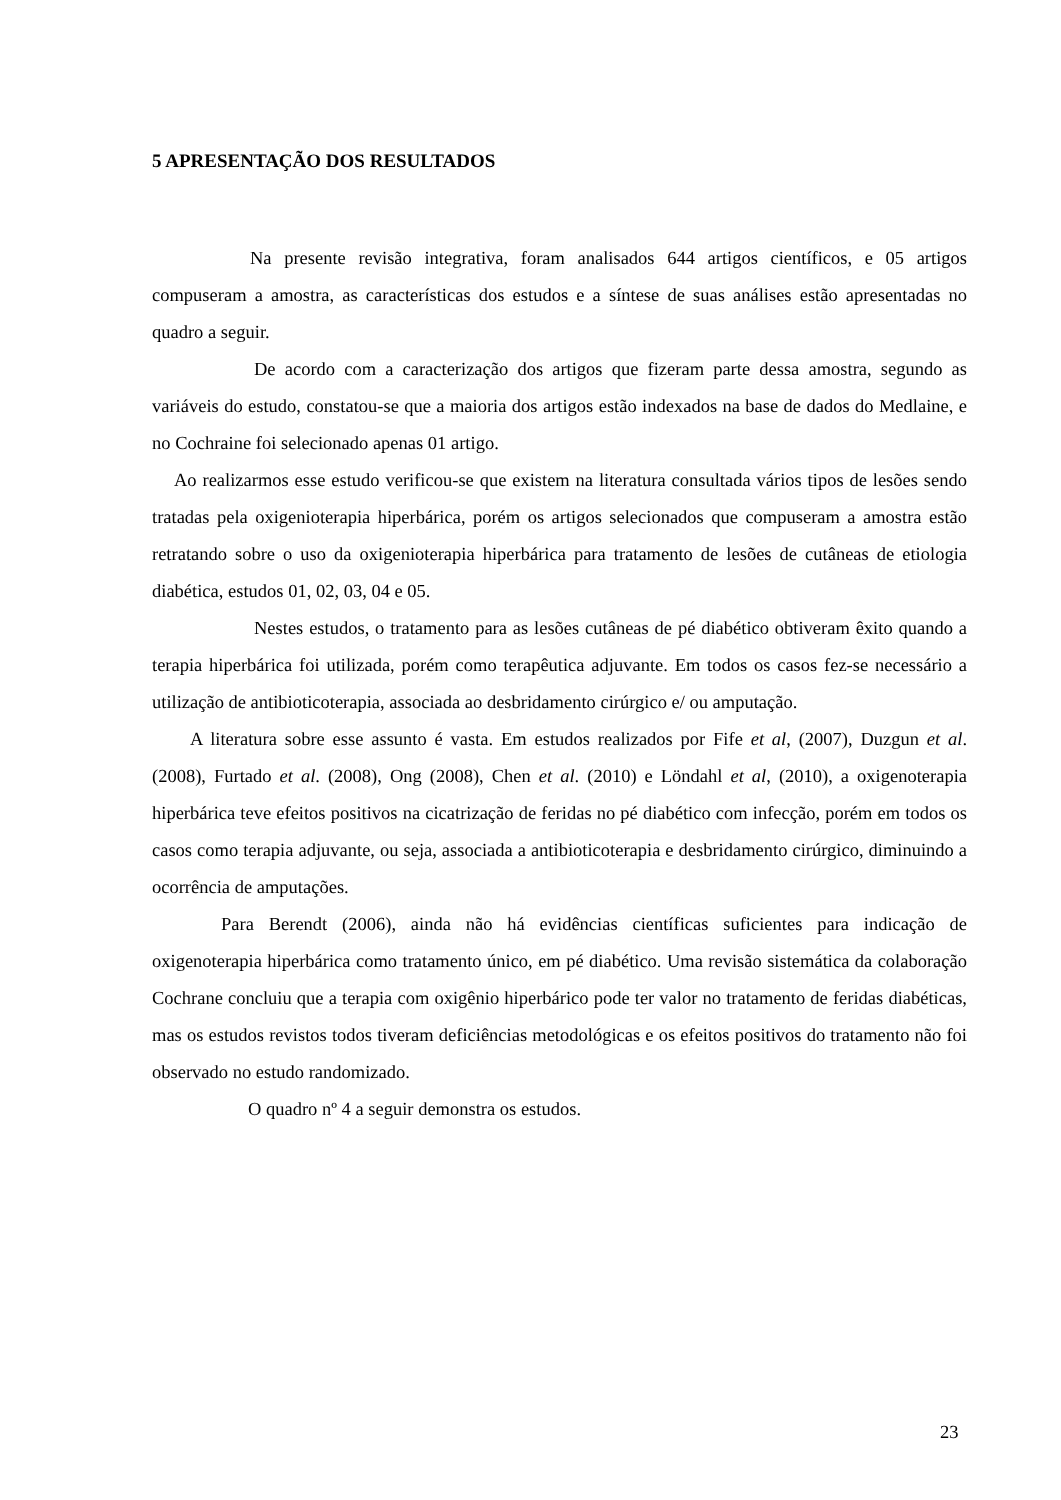5 APRESENTAÇÃO DOS RESULTADOS
Na presente revisão integrativa, foram analisados 644 artigos científicos, e 05 artigos compuseram a amostra, as características dos estudos e a síntese de suas análises estão apresentadas no quadro a seguir.
De acordo com a caracterização dos artigos que fizeram parte dessa amostra, segundo as variáveis do estudo, constatou-se que a maioria dos artigos estão indexados na base de dados do Medlaine, e no Cochraine foi selecionado apenas 01 artigo.
Ao realizarmos esse estudo verificou-se que existem na literatura consultada vários tipos de lesões sendo tratadas pela oxigenioterapia hiperbárica, porém os artigos selecionados que compuseram a amostra estão retratando sobre o uso da oxigenioterapia hiperbárica para tratamento de lesões de cutâneas de etiologia diabética, estudos 01, 02, 03, 04 e 05.
Nestes estudos, o tratamento para as lesões cutâneas de pé diabético obtiveram êxito quando a terapia hiperbárica foi utilizada, porém como terapêutica adjuvante. Em todos os casos fez-se necessário a utilização de antibioticoterapia, associada ao desbridamento cirúrgico e/ ou amputação.
A literatura sobre esse assunto é vasta. Em estudos realizados por Fife et al, (2007), Duzgun et al. (2008), Furtado et al. (2008), Ong (2008), Chen et al. (2010) e Löndahl et al, (2010), a oxigenoterapia hiperbárica teve efeitos positivos na cicatrização de feridas no pé diabético com infecção, porém em todos os casos como terapia adjuvante, ou seja, associada a antibioticoterapia e desbridamento cirúrgico, diminuindo a ocorrência de amputações.
Para Berendt (2006), ainda não há evidências científicas suficientes para indicação de oxigenoterapia hiperbárica como tratamento único, em pé diabético. Uma revisão sistemática da colaboração Cochrane concluiu que a terapia com oxigênio hiperbárico pode ter valor no tratamento de feridas diabéticas, mas os estudos revistos todos tiveram deficiências metodológicas e os efeitos positivos do tratamento não foi observado no estudo randomizado.
O quadro nº 4 a seguir demonstra os estudos.
23